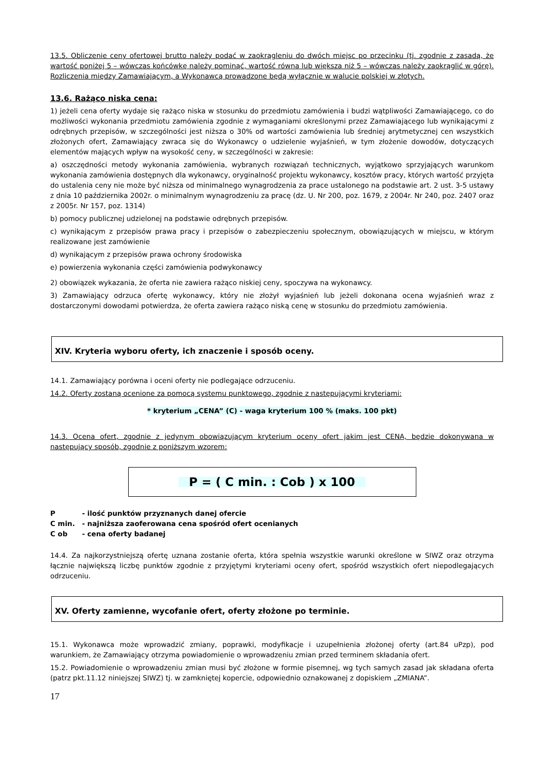13.5. Obliczenie ceny ofertowej brutto należy podać w zaokrągleniu do dwóch miejsc po przecinku (tj. zgodnie z zasadą, że wartość poniżej 5 – wówczas końcówkę należy pominąć, wartość równa lub większa niż 5 – wówczas należy zaokrąglić w górę). Rozliczenia między Zamawiającym, a Wykonawcą prowadzone będą wyłącznie w walucie polskiej w złotych.
13.6. Rażąco niska cena:
1) jeżeli cena oferty wydaje się rażąco niska w stosunku do przedmiotu zamówienia i budzi wątpliwości Zamawiającego, co do możliwości wykonania przedmiotu zamówienia zgodnie z wymaganiami określonymi przez Zamawiającego lub wynikającymi z odrębnych przepisów, w szczególności jest niższa o 30% od wartości zamówienia lub średniej arytmetycznej cen wszystkich złożonych ofert, Zamawiający zwraca się do Wykonawcy o udzielenie wyjaśnień, w tym złożenie dowodów, dotyczących elementów mających wpływ na wysokość ceny, w szczególności w zakresie:
a) oszczędności metody wykonania zamówienia, wybranych rozwiązań technicznych, wyjątkowo sprzyjających warunkom wykonania zamówienia dostępnych dla wykonawcy, oryginalność projektu wykonawcy, kosztów pracy, których wartość przyjęta do ustalenia ceny nie może być niższa od minimalnego wynagrodzenia za prace ustalonego na podstawie art. 2 ust. 3-5 ustawy z dnia 10 października 2002r. o minimalnym wynagrodzeniu za pracę (dz. U. Nr 200, poz. 1679, z 2004r. Nr 240, poz. 2407 oraz z 2005r. Nr 157, poz. 1314)
b) pomocy publicznej udzielonej na podstawie odrębnych przepisów.
c) wynikającym z przepisów prawa pracy i przepisów o zabezpieczeniu społecznym, obowiązujących w miejscu, w którym realizowane jest zamówienie
d) wynikającym z przepisów prawa ochrony środowiska
e) powierzenia wykonania części zamówienia podwykonawcy
2) obowiązek wykazania, że oferta nie zawiera rażąco niskiej ceny, spoczywa na wykonawcy.
3) Zamawiający odrzuca ofertę wykonawcy, który nie złożył wyjaśnień lub jeżeli dokonana ocena wyjaśnień wraz z dostarczonymi dowodami potwierdza, że oferta zawiera rażąco niską cenę w stosunku do przedmiotu zamówienia.
XIV. Kryteria wyboru oferty, ich znaczenie i sposób oceny.
14.1. Zamawiający porówna i oceni oferty nie podlegające odrzuceniu.
14.2. Oferty zostaną ocenione za pomocą systemu punktowego, zgodnie z następującymi kryteriami:
* kryterium „CENA” (C) - waga kryterium 100 % (maks. 100 pkt)
14.3. Ocena ofert, zgodnie z jedynym obowiązującym kryterium oceny ofert jakim jest CENA, będzie dokonywana w następujący sposób, zgodnie z poniższym wzorem:
P = ( C min. : Cob ) x 100
P - ilość punktów przyznanych danej ofercie
C min. - najniższa zaoferowana cena spośród ofert ocenianych
C ob - cena oferty badanej
14.4. Za najkorzystniejszą ofertę uznana zostanie oferta, która spełnia wszystkie warunki określone w SIWZ oraz otrzyma łącznie największą liczbę punktów zgodnie z przyjętymi kryteriami oceny ofert, spośród wszystkich ofert niepodlegających odrzuceniu.
XV. Oferty zamienne, wycofanie ofert, oferty złożone po terminie.
15.1. Wykonawca może wprowadzić zmiany, poprawki, modyfikacje i uzupełnienia złożonej oferty (art.84 uPzp), pod warunkiem, że Zamawiający otrzyma powiadomienie o wprowadzeniu zmian przed terminem składania ofert.
15.2. Powiadomienie o wprowadzeniu zmian musi być złożone w formie pisemnej, wg tych samych zasad jak składana oferta (patrz pkt.11.12 niniejszej SIWZ) tj. w zamkniętej kopercie, odpowiednio oznakowanej z dopiskiem „ZMIANA”.
17